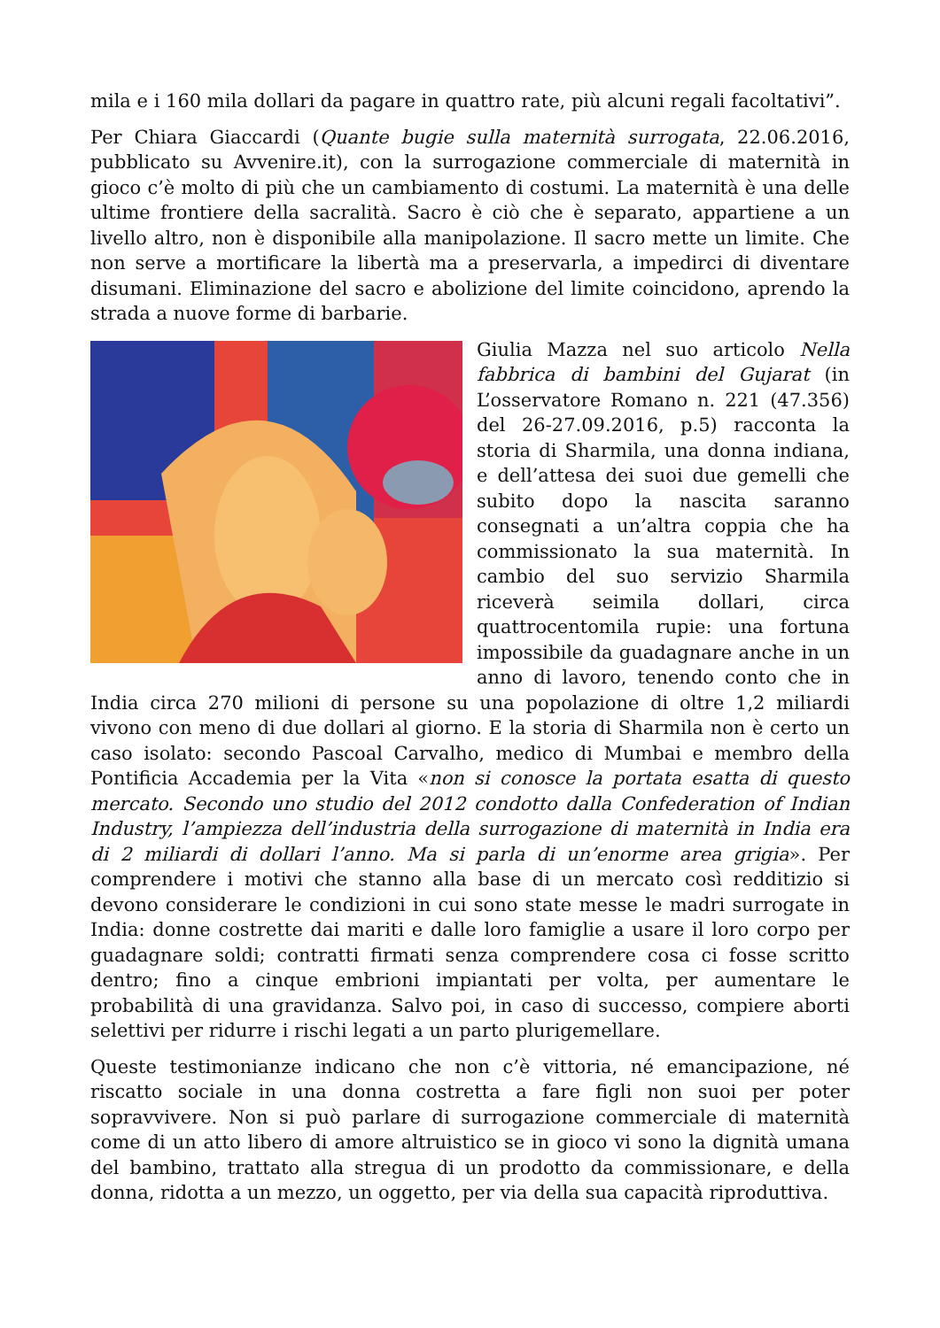mila e i 160 mila dollari da pagare in quattro rate, più alcuni regali facoltativi”.
Per Chiara Giaccardi (Quante bugie sulla maternità surrogata, 22.06.2016, pubblicato su Avvenire.it), con la surrogazione commerciale di maternità in gioco c’è molto di più che un cambiamento di costumi. La maternità è una delle ultime frontiere della sacralità. Sacro è ciò che è separato, appartiene a un livello altro, non è disponibile alla manipolazione. Il sacro mette un limite. Che non serve a mortificare la libertà ma a preservarla, a impedirci di diventare disumani. Eliminazione del sacro e abolizione del limite coincidono, aprendo la strada a nuove forme di barbarie.
Giulia Mazza nel suo articolo Nella fabbrica di bambini del Gujarat (in L’osservatore Romano n. 221 (47.356) del 26-27.09.2016, p.5) racconta la storia di Sharmila, una donna indiana, e dell’attesa dei suoi due gemelli che subito dopo la nascita saranno consegnati a un’altra coppia che ha commissionato la sua maternità. In cambio del suo servizio Sharmila riceverà seimila dollari, circa quattrocentomila rupie: una fortuna impossibile da guadagnare anche in un anno di lavoro, tenendo conto che in India circa 270 milioni di persone su una popolazione di oltre 1,2 miliardi vivono con meno di due dollari al giorno. E la storia di Sharmila non è certo un caso isolato: secondo Pascoal Carvalho, medico di Mumbai e membro della Pontificia Accademia per la Vita «non si conosce la portata esatta di questo mercato. Secondo uno studio del 2012 condotto dalla Confederation of Indian Industry, l’ampiezza dell’industria della surrogazione di maternità in India era di 2 miliardi di dollari l’anno. Ma si parla di un’enorme area grigia». Per comprendere i motivi che stanno alla base di un mercato così redditizio si devono considerare le condizioni in cui sono state messe le madri surrogate in India: donne costrette dai mariti e dalle loro famiglie a usare il loro corpo per guadagnare soldi; contratti firmati senza comprendere cosa ci fosse scritto dentro; fino a cinque embrioni impiantati per volta, per aumentare le probabilità di una gravidanza. Salvo poi, in caso di successo, compiere aborti selettivi per ridurre i rischi legati a un parto plurigemellare.
Queste testimonianze indicano che non c’è vittoria, né emancipazione, né riscatto sociale in una donna costretta a fare figli non suoi per poter sopravvivere. Non si può parlare di surrogazione commerciale di maternità come di un atto libero di amore altruistico se in gioco vi sono la dignità umana del bambino, trattato alla stregua di un prodotto da commissionare, e della donna, ridotta a un mezzo, un oggetto, per via della sua capacità riproduttiva.